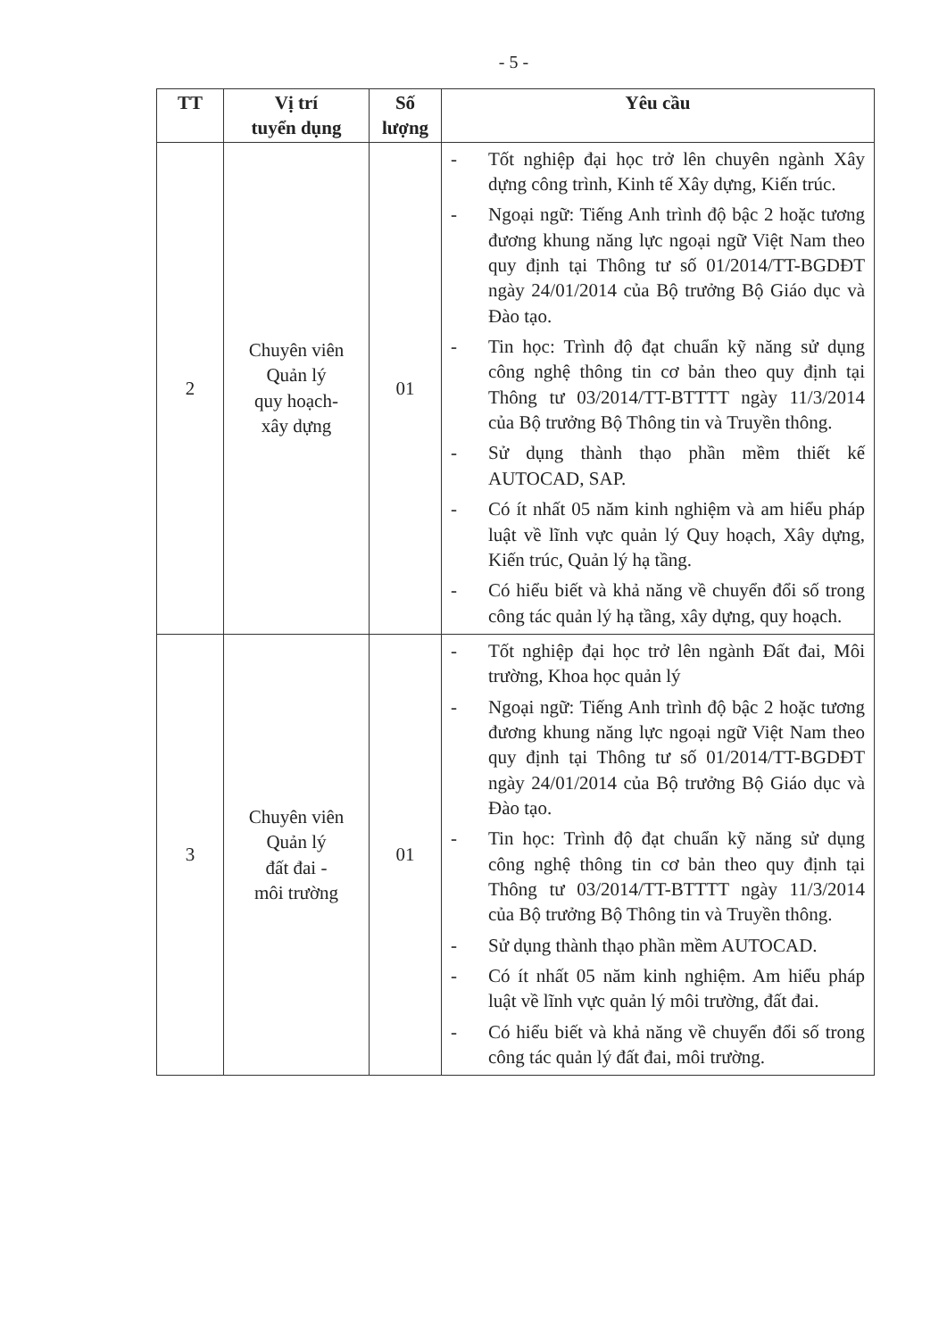- 5 -
| TT | Vị trí tuyển dụng | Số lượng | Yêu cầu |
| --- | --- | --- | --- |
| 2 | Chuyên viên Quản lý quy hoạch- xây dựng | 01 | - Tốt nghiệp đại học trở lên chuyên ngành Xây dựng công trình, Kinh tế Xây dựng, Kiến trúc. - Ngoại ngữ: Tiếng Anh trình độ bậc 2 hoặc tương đương khung năng lực ngoại ngữ Việt Nam theo quy định tại Thông tư số 01/2014/TT-BGDĐT ngày 24/01/2014 của Bộ trưởng Bộ Giáo dục và Đào tạo. - Tin học: Trình độ đạt chuẩn kỹ năng sử dụng công nghệ thông tin cơ bản theo quy định tại Thông tư 03/2014/TT-BTTTT ngày 11/3/2014 của Bộ trưởng Bộ Thông tin và Truyền thông. - Sử dụng thành thạo phần mềm thiết kế AUTOCAD, SAP. - Có ít nhất 05 năm kinh nghiệm và am hiểu pháp luật về lĩnh vực quản lý Quy hoạch, Xây dựng, Kiến trúc, Quản lý hạ tầng. - Có hiểu biết và khả năng về chuyển đổi số trong công tác quản lý hạ tầng, xây dựng, quy hoạch. |
| 3 | Chuyên viên Quản lý đất đai - môi trường | 01 | - Tốt nghiệp đại học trở lên ngành Đất đai, Môi trường, Khoa học quản lý - Ngoại ngữ: Tiếng Anh trình độ bậc 2 hoặc tương đương khung năng lực ngoại ngữ Việt Nam theo quy định tại Thông tư số 01/2014/TT-BGDĐT ngày 24/01/2014 của Bộ trưởng Bộ Giáo dục và Đào tạo. - Tin học: Trình độ đạt chuẩn kỹ năng sử dụng công nghệ thông tin cơ bản theo quy định tại Thông tư 03/2014/TT-BTTTT ngày 11/3/2014 của Bộ trưởng Bộ Thông tin và Truyền thông. - Sử dụng thành thạo phần mềm AUTOCAD. - Có ít nhất 05 năm kinh nghiệm. Am hiểu pháp luật về lĩnh vực quản lý môi trường, đất đai. - Có hiểu biết và khả năng về chuyển đổi số trong công tác quản lý đất đai, môi trường. |